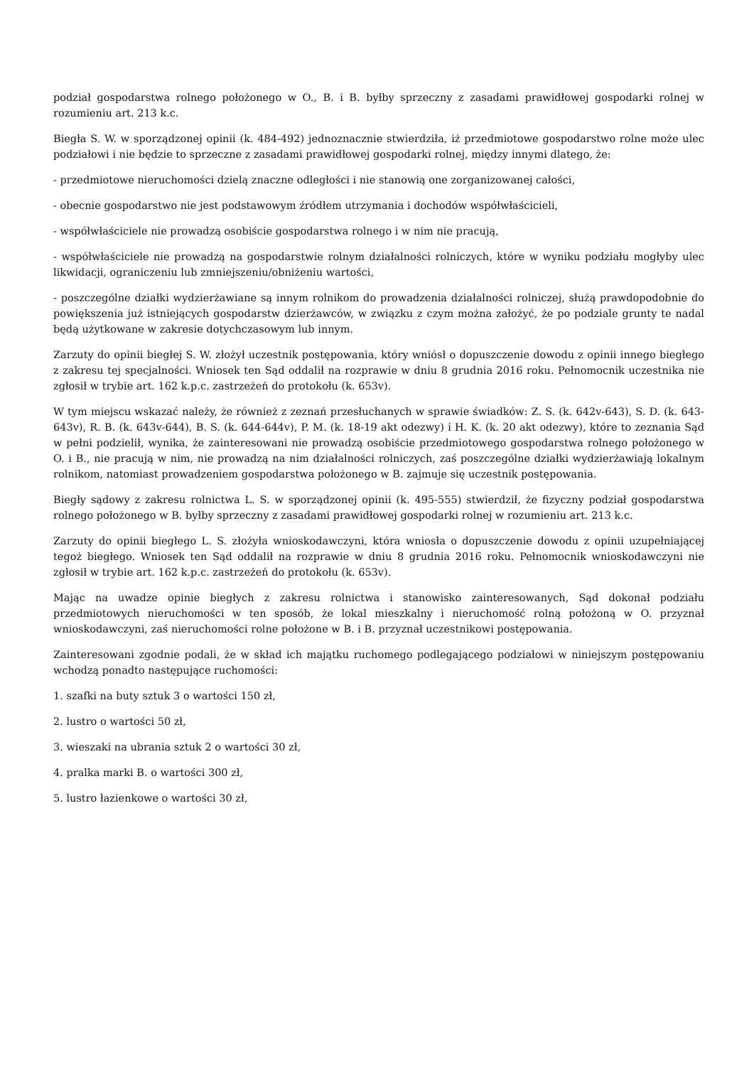podział gospodarstwa rolnego położonego w O., B. i B. byłby sprzeczny z zasadami prawidłowej gospodarki rolnej w rozumieniu art. 213 k.c.
Biegła S. W. w sporządzonej opinii (k. 484-492) jednoznacznie stwierdziła, iż przedmiotowe gospodarstwo rolne może ulec podziałowi i nie będzie to sprzeczne z zasadami prawidłowej gospodarki rolnej, między innymi dlatego, że:
- przedmiotowe nieruchomości dzielą znaczne odległości i nie stanowią one zorganizowanej całości,
- obecnie gospodarstwo nie jest podstawowym źródłem utrzymania i dochodów współwłaścicieli,
- współwłaściciele nie prowadzą osobiście gospodarstwa rolnego i w nim nie pracują,
- współwłaściciele nie prowadzą na gospodarstwie rolnym działalności rolniczych, które w wyniku podziału mogłyby ulec likwidacji, ograniczeniu lub zmniejszeniu/obniżeniu wartości,
- poszczególne działki wydzierżawiane są innym rolnikom do prowadzenia działalności rolniczej, służą prawdopodobnie do powiększenia już istniejących gospodarstw dzierżawców, w związku z czym można założyć, że po podziale grunty te nadal będą użytkowane w zakresie dotychczasowym lub innym.
Zarzuty do opinii biegłej S. W. złożył uczestnik postępowania, który wniósł o dopuszczenie dowodu z opinii innego biegłego z zakresu tej specjalności. Wniosek ten Sąd oddalił na rozprawie w dniu 8 grudnia 2016 roku. Pełnomocnik uczestnika nie zgłosił w trybie art. 162 k.p.c. zastrzeżeń do protokołu (k. 653v).
W tym miejscu wskazać należy, że również z zeznań przesłuchanych w sprawie świadków: Z. S. (k. 642v-643), S. D. (k. 643-643v), R. B. (k. 643v-644), B. S. (k. 644-644v), P. M. (k. 18-19 akt odezwy) i H. K. (k. 20 akt odezwy), które to zeznania Sąd w pełni podzielił, wynika, że zainteresowani nie prowadzą osobiście przedmiotowego gospodarstwa rolnego położonego w O. i B., nie pracują w nim, nie prowadzą na nim działalności rolniczych, zaś poszczególne działki wydzierżawiają lokalnym rolnikom, natomiast prowadzeniem gospodarstwa położonego w B. zajmuje się uczestnik postępowania.
Biegły sądowy z zakresu rolnictwa L. S. w sporządzonej opinii (k. 495-555) stwierdził, że fizyczny podział gospodarstwa rolnego położonego w B. byłby sprzeczny z zasadami prawidłowej gospodarki rolnej w rozumieniu art. 213 k.c.
Zarzuty do opinii biegłego L. S. złożyła wnioskodawczyni, która wniosła o dopuszczenie dowodu z opinii uzupełniającej tegoż biegłego. Wniosek ten Sąd oddalił na rozprawie w dniu 8 grudnia 2016 roku. Pełnomocnik wnioskodawczyni nie zgłosił w trybie art. 162 k.p.c. zastrzeżeń do protokołu (k. 653v).
Mając na uwadze opinie biegłych z zakresu rolnictwa i stanowisko zainteresowanych, Sąd dokonał podziału przedmiotowych nieruchomości w ten sposób, że lokal mieszkalny i nieruchomość rolną położoną w O. przyznał wnioskodawczyni, zaś nieruchomości rolne położone w B. i B. przyznał uczestnikowi postępowania.
Zainteresowani zgodnie podali, że w skład ich majątku ruchomego podlegającego podziałowi w niniejszym postępowaniu wchodzą ponadto następujące ruchomości:
1. szafki na buty sztuk 3 o wartości 150 zł,
2. lustro o wartości 50 zł,
3. wieszaki na ubrania sztuk 2 o wartości 30 zł,
4. pralka marki B. o wartości 300 zł,
5. lustro łazienkowe o wartości 30 zł,